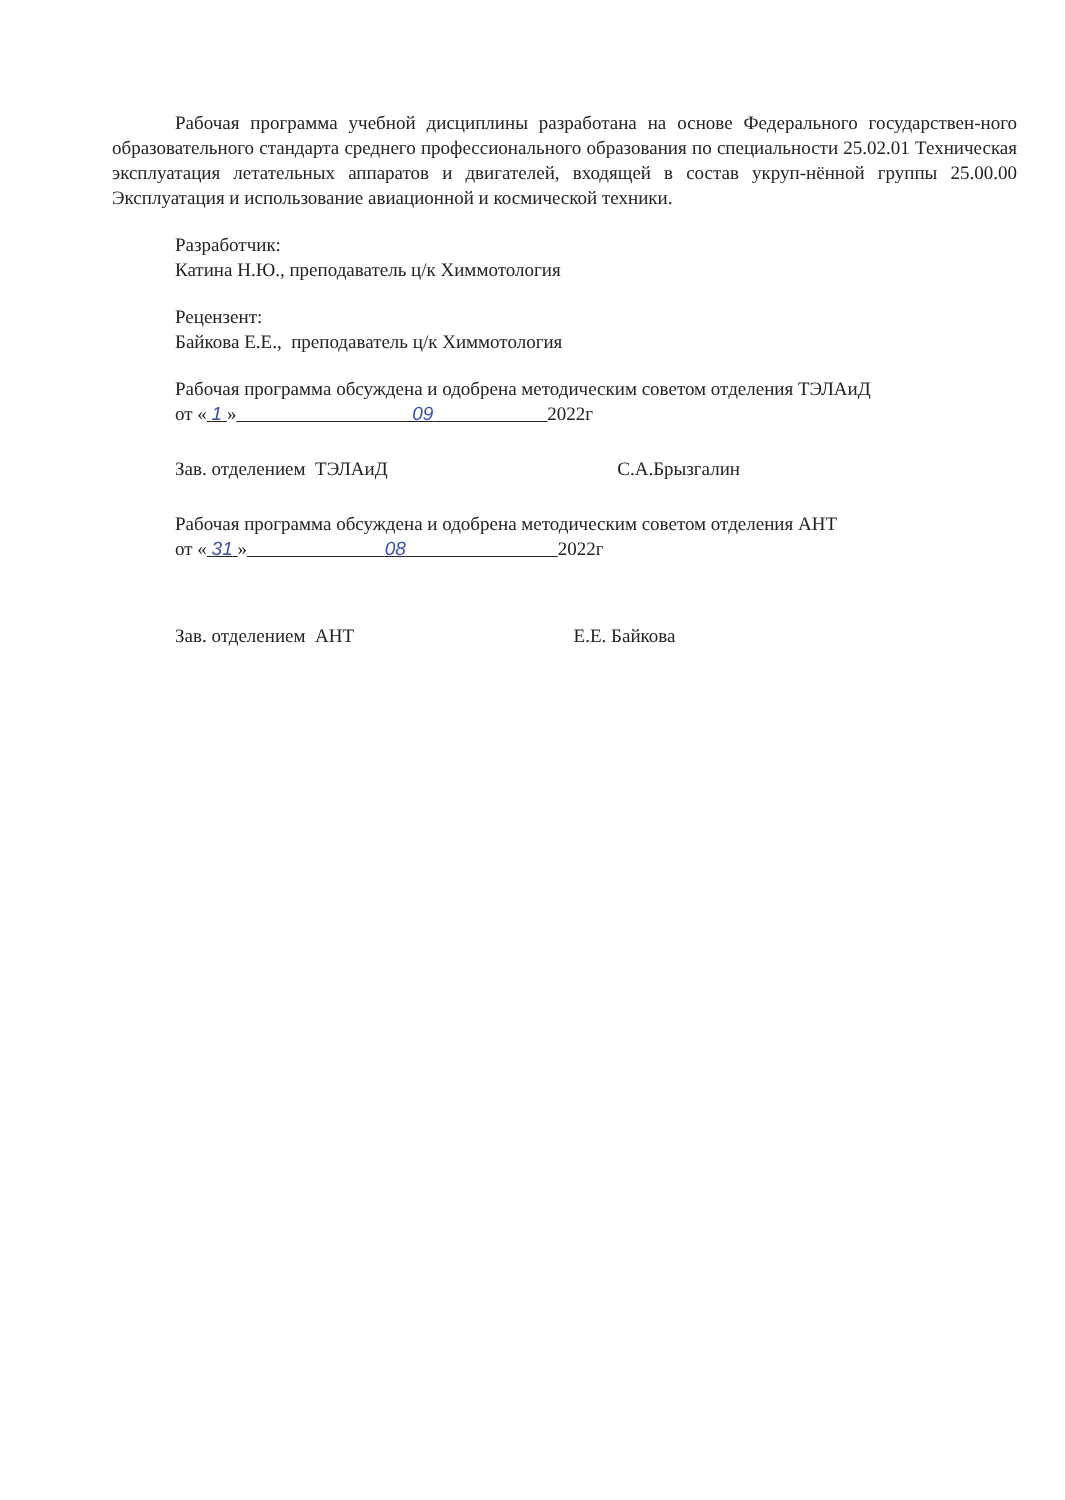Рабочая программа учебной дисциплины разработана на основе Федерального государствен-ного образовательного стандарта среднего профессионального образования по специальности 25.02.01 Техническая эксплуатация летательных аппаратов и двигателей, входящей в состав укруп-нённой группы 25.00.00 Эксплуатация и использование авиационной и космической техники.
Разработчик:
Катина Н.Ю., преподаватель ц/к Химмотология
Рецензент:
Байкова Е.Е., преподаватель ц/к Химмотология
Рабочая программа обсуждена и одобрена методическим советом отделения ТЭЛАиД
от « 1 » 09 2022г
Зав. отделением ТЭЛАиД С.А.Брызгалин
Рабочая программа обсуждена и одобрена методическим советом отделения АНТ
от « 31 » 08 2022г
Зав. отделением АНТ Е.Е. Байкова